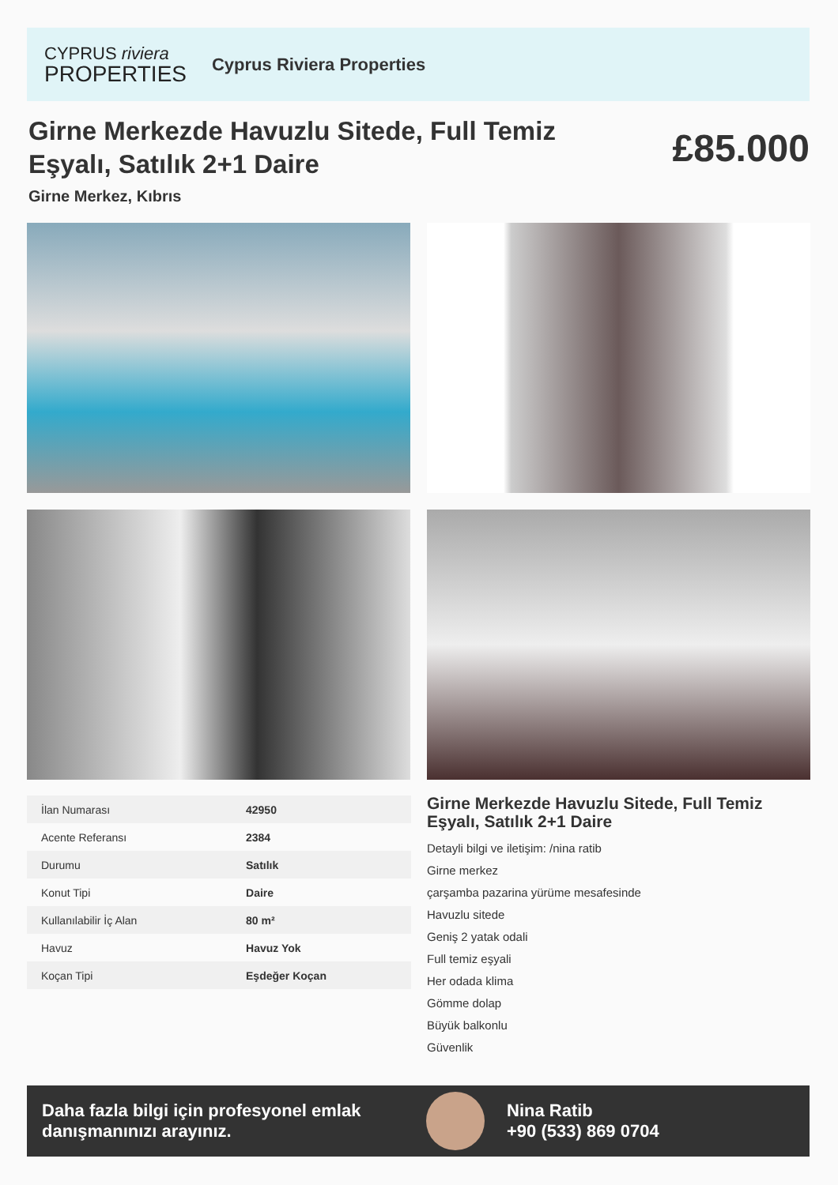CYPRUS riviera
PROPERTIES
Cyprus Riviera Properties
Girne Merkezde Havuzlu Sitede, Full Temiz Eşyalı, Satılık 2+1 Daire
£85.000
Girne Merkez, Kıbrıs
| İlan Numarası | 42950 |
| Acente Referansı | 2384 |
| Durumu | Satılık |
| Konut Tipi | Daire |
| Kullanılabilir İç Alan | 80 m² |
| Havuz | Havuz Yok |
| Koçan Tipi | Eşdeğer Koçan |
Girne Merkezde Havuzlu Sitede, Full Temiz Eşyalı, Satılık 2+1 Daire
Detayli bilgi ve iletişim: /nina ratib
Girne merkez
çarşamba pazarina yürüme mesafesinde
Havuzlu sitede
Geniş 2 yatak odali
Full temiz eşyali
Her odada klima
Gömme dolap
Büyük balkonlu
Güvenlik
Daha fazla bilgi için profesyonel emlak danışmanınızı arayınız.
Nina Ratib
+90 (533) 869 0704